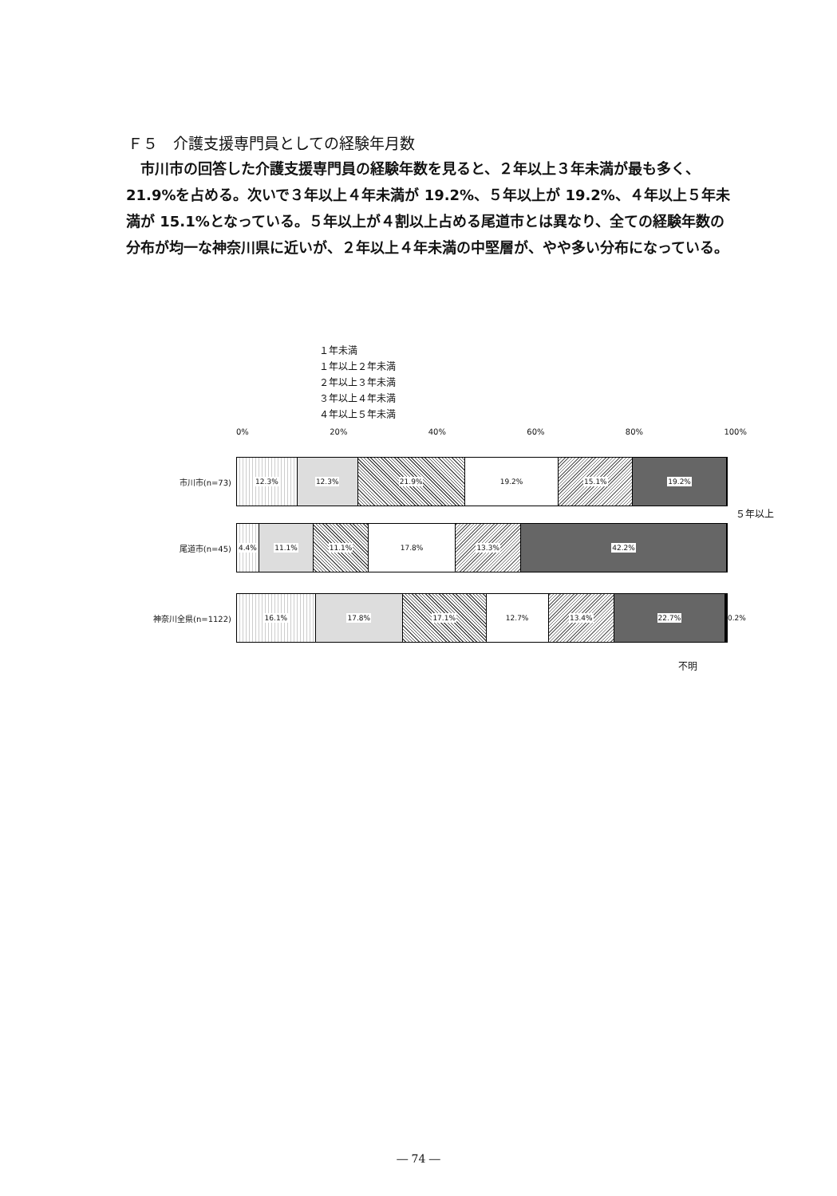Ｆ５　介護支援専門員としての経験年月数
　市川市の回答した介護支援専門員の経験年数を見ると、２年以上３年未満が最も多く、21.9%を占める。次いで３年以上４年未満が 19.2%、５年以上が 19.2%、４年以上５年未満が 15.1%となっている。５年以上が４割以上占める尾道市とは異なり、全ての経験年数の分布が均一な神奈川県に近いが、２年以上４年未満の中堅層が、やや多い分布になっている。
１年未満
１年以上２年未満
２年以上３年未満
３年以上４年未満
４年以上５年未満
0% 20% 40% 60% 80% 100%
市川市(n=73)
12.3% 12.3% 21.9% 19.2% 15.1% 19.2%
５年以上
尾道市(n=45)
4.4% 11.1% 11.1% 17.8% 13.3% 42.2%
神奈川全県(n=1122)
16.1% 17.8% 17.1% 12.7% 13.4% 22.7%
0.2%
不明
― 74 ―